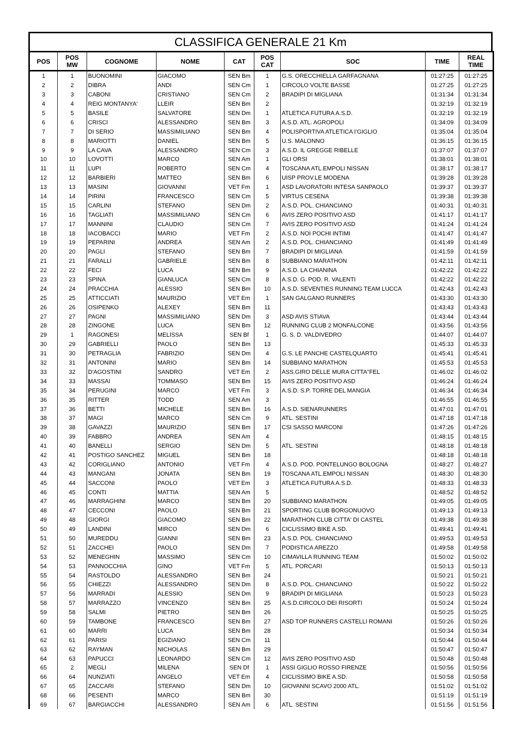CLASSIFICA GENERALE 21 Km
| POS | POS MW | COGNOME | NOME | CAT | POS CAT | SOC | TIME | REAL TIME |
| --- | --- | --- | --- | --- | --- | --- | --- | --- |
| 1 | 1 | BUONOMINI | GIACOMO | SEN Bm | 1 | G.S. ORECCHIELLA GARFAGNANA | 01:27:25 | 01:27:25 |
| 2 | 2 | DIBRA | ANDI | SEN Cm | 1 | CIRCOLO VOLTE BASSE | 01:27:25 | 01:27:25 |
| 3 | 3 | CABONI | CRISTIANO | SEN Cm | 2 | BRADIPI DI MIGLIANA | 01:31:34 | 01:31:34 |
| 4 | 4 | REIG MONTANYA' | LLEIR | SEN Bm | 2 | | 01:32:19 | 01:32:19 |
| 5 | 5 | BASILE | SALVATORE | SEN Dm | 1 | ATLETICA FUTURA A.S.D. | 01:32:19 | 01:32:19 |
| 6 | 6 | CRISCI | ALESSANDRO | SEN Bm | 3 | A.S.D. ATL. AGROPOLI | 01:34:09 | 01:34:09 |
| 7 | 7 | DI SERIO | MASSIMILIANO | SEN Bm | 4 | POLISPORTIVA ATLETICA I'GIGLIO | 01:35:04 | 01:35:04 |
| 8 | 8 | MARIOTTI | DANIEL | SEN Bm | 5 | U.S. MALONNO | 01:36:15 | 01:36:15 |
| 9 | 9 | LA CAVA | ALESSANDRO | SEN Cm | 3 | A.S.D. IL GREGGE RIBELLE | 01:37:07 | 01:37:07 |
| 10 | 10 | LOVOTTI | MARCO | SEN Am | 1 | GLI ORSI | 01:38:01 | 01:38:01 |
| 11 | 11 | LUPI | ROBERTO | SEN Cm | 4 | TOSCANA ATL.EMPOLI NISSAN | 01:38:17 | 01:38:17 |
| 12 | 12 | BARBIERI | MATTEO | SEN Bm | 6 | UISP PROV.LE MODENA | 01:39:28 | 01:39:28 |
| 13 | 13 | MASINI | GIOVANNI | VET Fm | 1 | ASD LAVORATORI INTESA SANPAOLO | 01:39:37 | 01:39:37 |
| 14 | 14 | PIRINI | FRANCESCO | SEN Cm | 5 | VIRTUS CESENA | 01:39:38 | 01:39:38 |
| 15 | 15 | CARLINI | STEFANO | SEN Dm | 2 | A.S.D. POL. CHIANCIANO | 01:40:31 | 01:40:31 |
| 16 | 16 | TAGLIATI | MASSIMILIANO | SEN Cm | 6 | AVIS ZERO POSITIVO ASD | 01:41:17 | 01:41:17 |
| 17 | 17 | MANNINI | CLAUDIO | SEN Cm | 7 | AVIS ZERO POSITIVO ASD | 01:41:24 | 01:41:24 |
| 18 | 18 | IACOBACCI | MARIO | VET Fm | 2 | A.S.D. NOI POCHI INTIMI | 01:41:47 | 01:41:47 |
| 19 | 19 | PEPARINI | ANDREA | SEN Am | 2 | A.S.D. POL. CHIANCIANO | 01:41:49 | 01:41:49 |
| 20 | 20 | PAGLI | STEFANO | SEN Bm | 7 | BRADIPI DI MIGLIANA | 01:41:59 | 01:41:59 |
| 21 | 21 | FARALLI | GABRIELE | SEN Bm | 8 | SUBBIANO MARATHON | 01:42:11 | 01:42:11 |
| 22 | 22 | FECI | LUCA | SEN Bm | 9 | A.S.D. LA CHIANINA | 01:42:22 | 01:42:22 |
| 23 | 23 | SPINA | GIANLUCA | SEN Cm | 8 | A.S.D. G. POD. R. VALENTI | 01:42:22 | 01:42:22 |
| 24 | 24 | PRACCHIA | ALESSIO | SEN Bm | 10 | A.S.D. SEVENTIES RUNNING TEAM LUCCA | 01:42:43 | 01:42:43 |
| 25 | 25 | ATTICCIATI | MAURIZIO | VET Em | 1 | SAN GALGANO RUNNERS | 01:43:30 | 01:43:30 |
| 26 | 26 | OSIPENKO | ALEXEY | SEN Bm | 11 | | 01:43:43 | 01:43:43 |
| 27 | 27 | PAGNI | MASSIMILIANO | SEN Dm | 3 | ASD AVIS STIAVA | 01:43:44 | 01:43:44 |
| 28 | 28 | ZINGONE | LUCA | SEN Bm | 12 | RUNNING CLUB 2 MONFALCONE | 01:43:56 | 01:43:56 |
| 29 | 1 | RAGONESI | MELISSA | SEN Bf | 1 | G. S. D. VALDIVEDRO | 01:44:07 | 01:44:07 |
| 30 | 29 | GABRIELLI | PAOLO | SEN Bm | 13 | | 01:45:33 | 01:45:33 |
| 31 | 30 | PETRAGLIA | FABRIZIO | SEN Dm | 4 | G.S. LE PANCHE CASTELQUARTO | 01:45:41 | 01:45:41 |
| 32 | 31 | ANTONINI | MARIO | SEN Bm | 14 | SUBBIANO MARATHON | 01:45:53 | 01:45:53 |
| 33 | 32 | D'AGOSTINI | SANDRO | VET Em | 2 | ASS.GIRO DELLE MURA CITTA"FEL | 01:46:02 | 01:46:02 |
| 34 | 33 | MASSAI | TOMMASO | SEN Bm | 15 | AVIS ZERO POSITIVO ASD | 01:46:24 | 01:46:24 |
| 35 | 34 | PERUGINI | MARCO | VET Fm | 3 | A.S.D. S.P. TORRE DEL MANGIA | 01:46:34 | 01:46:34 |
| 36 | 35 | RITTER | TODD | SEN Am | 3 | | 01:46:55 | 01:46:55 |
| 37 | 36 | BETTI | MICHELE | SEN Bm | 16 | A.S.D. SIENARUNNERS | 01:47:01 | 01:47:01 |
| 38 | 37 | MAGI | MARCO | SEN Cm | 9 | ATL. SESTINI | 01:47:18 | 01:47:18 |
| 39 | 38 | GAVAZZI | MAURIZIO | SEN Bm | 17 | CSI SASSO MARCONI | 01:47:26 | 01:47:26 |
| 40 | 39 | FABBRO | ANDREA | SEN Am | 4 | | 01:48:15 | 01:48:15 |
| 41 | 40 | BANELLI | SERGIO | SEN Dm | 5 | ATL. SESTINI | 01:48:18 | 01:48:18 |
| 42 | 41 | POSTIGO SANCHEZ | MIGUEL | SEN Bm | 18 | | 01:48:18 | 01:48:18 |
| 43 | 42 | CORIGLIANO | ANTONIO | VET Fm | 4 | A.S.D. POD. PONTELUNGO BOLOGNA | 01:48:27 | 01:48:27 |
| 44 | 43 | MANGANI | JONATA | SEN Bm | 19 | TOSCANA ATL.EMPOLI NISSAN | 01:48:30 | 01:48:30 |
| 45 | 44 | SACCONI | PAOLO | VET Em | 3 | ATLETICA FUTURA A.S.D. | 01:48:33 | 01:48:33 |
| 46 | 45 | CONTI | MATTIA | SEN Am | 5 | | 01:48:52 | 01:48:52 |
| 47 | 46 | MARRAGHINI | MARCO | SEN Bm | 20 | SUBBIANO MARATHON | 01:49:05 | 01:49:05 |
| 48 | 47 | CECCONI | PAOLO | SEN Bm | 21 | SPORTING CLUB BORGONUOVO | 01:49:13 | 01:49:13 |
| 49 | 48 | GIORGI | GIACOMO | SEN Bm | 22 | MARATHON CLUB CITTA' DI CASTEL | 01:49:38 | 01:49:38 |
| 50 | 49 | LANDINI | MIRCO | SEN Dm | 6 | CICLISSIMO BIKE A.SD. | 01:49:41 | 01:49:41 |
| 51 | 50 | MUREDDU | GIANNI | SEN Bm | 23 | A.S.D. POL. CHIANCIANO | 01:49:53 | 01:49:53 |
| 52 | 51 | ZACCHEI | PAOLO | SEN Dm | 7 | PODISTICA AREZZO | 01:49:58 | 01:49:58 |
| 53 | 52 | MENEGHIN | MASSIMO | SEN Cm | 10 | CIMAVILLA RUNNING TEAM | 01:50:02 | 01:50:02 |
| 54 | 53 | PANNOCCHIA | GINO | VET Fm | 5 | ATL. PORCARI | 01:50:13 | 01:50:13 |
| 55 | 54 | RASTOLDO | ALESSANDRO | SEN Bm | 24 | | 01:50:21 | 01:50:21 |
| 56 | 55 | CHIEZZI | ALESSANDRO | SEN Dm | 8 | A.S.D. POL. CHIANCIANO | 01:50:22 | 01:50:22 |
| 57 | 56 | MARRADI | ALESSIO | SEN Dm | 9 | BRADIPI DI MIGLIANA | 01:50:23 | 01:50:23 |
| 58 | 57 | MARRAZZO | VINCENZO | SEN Bm | 25 | A.S.D.CIRCOLO DEI RISORTI | 01:50:24 | 01:50:24 |
| 59 | 58 | SALMI | PIETRO | SEN Bm | 26 | | 01:50:25 | 01:50:25 |
| 60 | 59 | TAMBONE | FRANCESCO | SEN Bm | 27 | ASD TOP RUNNERS CASTELLI ROMANI | 01:50:26 | 01:50:26 |
| 61 | 60 | MARRI | LUCA | SEN Bm | 28 | | 01:50:34 | 01:50:34 |
| 62 | 61 | PARISI | EGIZIANO | SEN Cm | 11 | | 01:50:44 | 01:50:44 |
| 63 | 62 | RAYMAN | NICHOLAS | SEN Bm | 29 | | 01:50:47 | 01:50:47 |
| 64 | 63 | PAPUCCI | LEONARDO | SEN Cm | 12 | AVIS ZERO POSITIVO ASD | 01:50:48 | 01:50:48 |
| 65 | 2 | MEGLI | MILENA | SEN Df | 1 | ASSI GIGLIO ROSSO FIRENZE | 01:50:56 | 01:50:56 |
| 66 | 64 | NUNZIATI | ANGELO | VET Em | 4 | CICLISSIMO BIKE A.SD. | 01:50:58 | 01:50:58 |
| 67 | 65 | ZACCARI | STEFANO | SEN Dm | 10 | GIOVANNI SCAVO 2000 ATL. | 01:51:02 | 01:51:02 |
| 68 | 66 | PESENTI | MARCO | SEN Bm | 30 | | 01:51:19 | 01:51:19 |
| 69 | 67 | BARGIACCHI | ALESSANDRO | SEN Am | 6 | ATL. SESTINI | 01:51:56 | 01:51:56 |